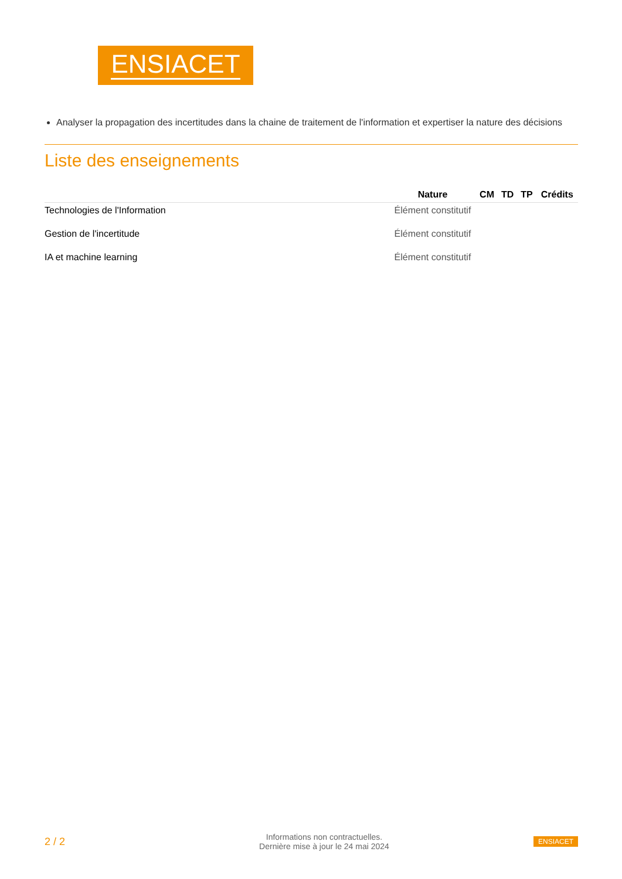ENSIACET
Analyser la propagation des incertitudes dans la chaine de traitement de l'information et expertiser la nature des décisions
Liste des enseignements
| | Nature | CM | TD | TP | Crédits |
| --- | --- | --- | --- | --- | --- |
| Technologies de l'Information | Élément constitutif | | | | |
| Gestion de l'incertitude | Élément constitutif | | | | |
| IA et machine learning | Élément constitutif | | | | |
2 / 2
Informations non contractuelles.
Dernière mise à jour le 24 mai 2024
ENSIACET